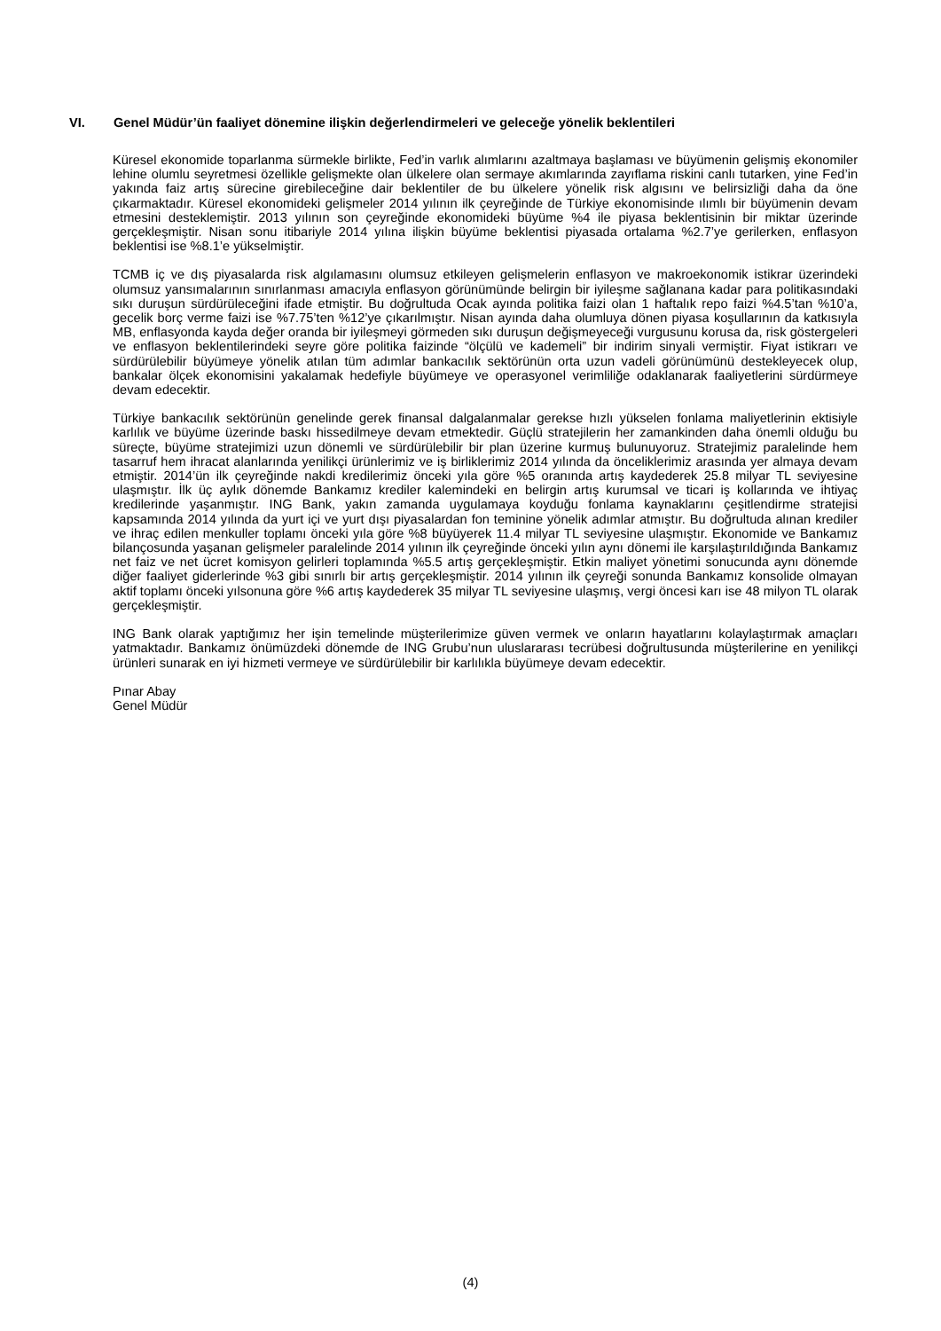VI. Genel Müdür’ün faaliyet dönemine ilişkin değerlendirmeleri ve geleceğe yönelik beklentileri
Küresel ekonomide toparlanma sürmekle birlikte, Fed’in varlık alımlarını azaltmaya başlaması ve büyümenin gelişmiş ekonomiler lehine olumlu seyretmesi özellikle gelişmekte olan ülkelere olan sermaye akımlarında zayıflama riskini canlı tutarken, yine Fed’in yakında faiz artış sürecine girebileceğine dair beklentiler de bu ülkelere yönelik risk algısını ve belirsizliği daha da öne çıkarmaktadır. Küresel ekonomideki gelişmeler 2014 yılının ilk çeyreğinde de Türkiye ekonomisinde ılımlı bir büyümenin devam etmesini desteklemiştir. 2013 yılının son çeyreğinde ekonomideki büyüme %4 ile piyasa beklentisinin bir miktar üzerinde gerçekleşmiştir. Nisan sonu itibariyle 2014 yılına ilişkin büyüme beklentisi piyasada ortalama %2.7’ye gerilerken, enflasyon beklentisi ise %8.1’e yükselmiştir.
TCMB iç ve dış piyasalarda risk algılamasını olumsuz etkileyen gelişmelerin enflasyon ve makroekonomik istikrar üzerindeki olumsuz yansımalarının sınırlanması amacıyla enflasyon görünümünde belirgin bir iyileşme sağlanana kadar para politikasındaki sıkı duruşun sürdürüleceğini ifade etmiştir. Bu doğrultuda Ocak ayında politika faizi olan 1 haftalık repo faizi %4.5’tan %10’a, gecelik borç verme faizi ise %7.75’ten %12’ye çıkarılmıştır. Nisan ayında daha olumluya dönen piyasa koşullarının da katkısıyla MB, enflasyonda kayda değer oranda bir iyileşmeyi görmeden sıkı duruşun değişmeyeceği vurgusunu korusa da, risk göstergeleri ve enflasyon beklentilerindeki seyre göre politika faizinde “ölçülü ve kademeli” bir indirim sinyali vermiştir. Fiyat istikrarı ve sürdürülebilir büyümeye yönelik atılan tüm adımlar bankacılık sektörünün orta uzun vadeli görünümünü destekleyecek olup, bankalar ölçek ekonomisini yakalamak hedefiyle büyümeye ve operasyonel verimliliğe odaklanarak faaliyetlerini sürdürmeye devam edecektir.
Türkiye bankacılık sektörünün genelinde gerek finansal dalgalanmalar gerekse hızlı yükselen fonlama maliyetlerinin ektisiyle karlılık ve büyüme üzerinde baskı hissedilmeye devam etmektedir. Güçlü stratejilerin her zamankinden daha önemli olduğu bu süreçte, büyüme stratejimizi uzun dönemli ve sürdürülebilir bir plan üzerine kurmuş bulunuyoruz. Stratejimiz paralelinde hem tasarruf hem ihracat alanlarında yenilikçi ürünlerimiz ve iş birliklerimiz 2014 yılında da önceliklerimiz arasında yer almaya devam etmiştir. 2014’ün ilk çeyreğinde nakdi kredilerimiz önceki yıla göre %5 oranında artış kaydederek 25.8 milyar TL seviyesine ulaşmıştır. İlk üç aylık dönemde Bankamız krediler kalemindeki en belirgin artış kurumsal ve ticari iş kollarında ve ihtiyaç kredilerinde yaşanmıştır. ING Bank, yakın zamanda uygulamaya koyduğu fonlama kaynaklarını çeşitlendirme stratejisi kapsamında 2014 yılında da yurt içi ve yurt dışı piyasalardan fon teminine yönelik adımlar atmıştır. Bu doğrultuda alınan krediler ve ihraç edilen menkuller toplamı önceki yıla göre %8 büyüyerek 11.4 milyar TL seviyesine ulaşmıştır. Ekonomide ve Bankamız bilançosunda yaşanan gelişmeler paralelinde 2014 yılının ilk çeyreğinde önceki yılın aynı dönemi ile karşılaştırıldığında Bankamız net faiz ve net ücret komisyon gelirleri toplamında %5.5 artış gerçekleşmiştir. Etkin maliyet yönetimi sonucunda aynı dönemde diğer faaliyet giderlerinde %3 gibi sınırlı bir artış gerçekleşmiştir. 2014 yılının ilk çeyreği sonunda Bankamız konsolide olmayan aktif toplamı önceki yılsonuna göre %6 artış kaydederek 35 milyar TL seviyesine ulaşmış, vergi öncesi karı ise 48 milyon TL olarak gerçekleşmiştir.
ING Bank olarak yaptığımız her işin temelinde müşterilerimize güven vermek ve onların hayatlarını kolaylaştırmak amaçları yatmaktadır. Bankamız önümüzdeki dönemde de ING Grubu’nun uluslararası tecrübesi doğrultusunda müşterilerine en yenilikçi ürünleri sunarak en iyi hizmeti vermeye ve sürdürülebilir bir karlılıkla büyümeye devam edecektir.
Pınar Abay
Genel Müdür
(4)